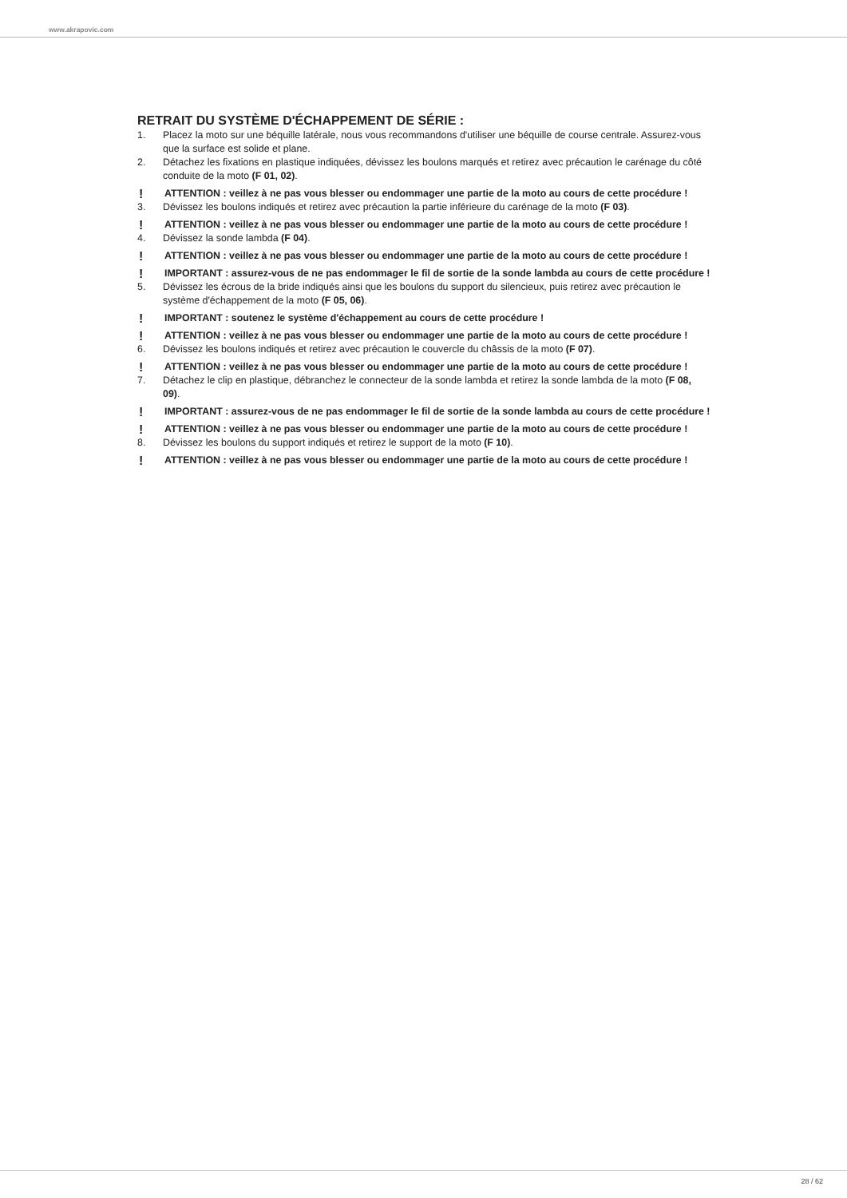www.akrapovic.com
RETRAIT DU SYSTÈME D'ÉCHAPPEMENT DE SÉRIE :
1. Placez la moto sur une béquille latérale, nous vous recommandons d'utiliser une béquille de course centrale. Assurez-vous que la surface est solide et plane.
2. Détachez les fixations en plastique indiquées, dévissez les boulons marqués et retirez avec précaution le carénage du côté conduite de la moto (F 01, 02).
! ATTENTION : veillez à ne pas vous blesser ou endommager une partie de la moto au cours de cette procédure !
3. Dévissez les boulons indiqués et retirez avec précaution la partie inférieure du carénage de la moto (F 03).
! ATTENTION : veillez à ne pas vous blesser ou endommager une partie de la moto au cours de cette procédure !
4. Dévissez la sonde lambda (F 04).
! ATTENTION : veillez à ne pas vous blesser ou endommager une partie de la moto au cours de cette procédure !
! IMPORTANT : assurez-vous de ne pas endommager le fil de sortie de la sonde lambda au cours de cette procédure !
5. Dévissez les écrous de la bride indiqués ainsi que les boulons du support du silencieux, puis retirez avec précaution le système d'échappement de la moto (F 05, 06).
! IMPORTANT : soutenez le système d'échappement au cours de cette procédure !
! ATTENTION : veillez à ne pas vous blesser ou endommager une partie de la moto au cours de cette procédure !
6. Dévissez les boulons indiqués et retirez avec précaution le couvercle du châssis de la moto (F 07).
! ATTENTION : veillez à ne pas vous blesser ou endommager une partie de la moto au cours de cette procédure !
7. Détachez le clip en plastique, débranchez le connecteur de la sonde lambda et retirez la sonde lambda de la moto (F 08, 09).
! IMPORTANT : assurez-vous de ne pas endommager le fil de sortie de la sonde lambda au cours de cette procédure !
! ATTENTION : veillez à ne pas vous blesser ou endommager une partie de la moto au cours de cette procédure !
8. Dévissez les boulons du support indiqués et retirez le support de la moto (F 10).
! ATTENTION : veillez à ne pas vous blesser ou endommager une partie de la moto au cours de cette procédure !
28 / 62